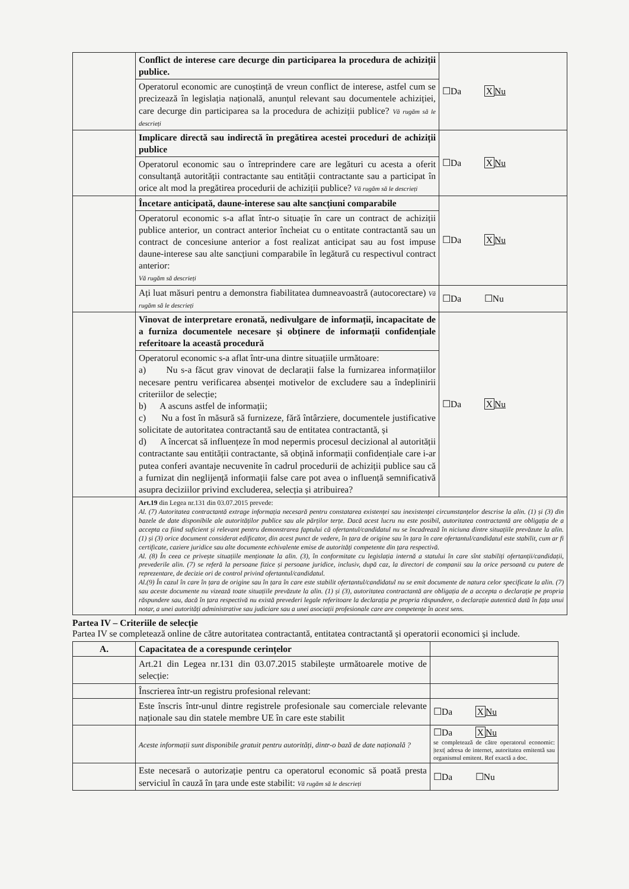| | Conflict de interese care decurge din participarea la procedura de achiziții publice. | ☐Da X Nu |
| | Operatorul economic are cunoștință de vreun conflict de interese, astfel cum se precizează în legislația națională, anunțul relevant sau documentele achiziției, care decurge din participarea sa la procedura de achiziții publice? Vă rugăm să le descrieți | |
| | Implicare directă sau indirectă în pregătirea acestei proceduri de achiziții publice | ☐Da X Nu |
| | Operatorul economic sau o întreprindere care are legături cu acesta a oferit consultanță autorității contractante sau entității contractante sau a participat în orice alt mod la pregătirea procedurii de achiziții publice? Vă rugăm să le descrieți | |
| | Încetare anticipată, daune-interese sau alte sancțiuni comparabile | ☐Da X Nu |
| | Operatorul economic s-a aflat într-o situație în care un contract de achiziții publice anterior, un contract anterior încheiat cu o entitate contractantă sau un contract de concesiune anterior a fost realizat anticipat sau au fost impuse daune-interese sau alte sancțiuni comparabile în legătură cu respectivul contract anterior: Vă rugăm să descrieți | |
| | Ați luat măsuri pentru a demonstra fiabilitatea dumneavoastră (autocorectare) Vă rugăm să le descrieți | ☐Da ☐Nu |
| | Vinovat de interpretare eronată, nedivulgare de informații, incapacitate de a furniza documentele necesare și obținere de informații confidențiale referitoare la această procedură | ☐Da X Nu |
| | Operatorul economic s-a aflat într-una dintre situațiile următoare: a) Nu s-a făcut grav vinovat de declarații false la furnizarea informațiilor necesare pentru verificarea absenței motivelor de excludere sau a îndeplinirii criteriilor de selecție; b) A ascuns astfel de informații; c) Nu a fost în măsură să furnizeze, fără întârziere, documentele justificative solicitate de autoritatea contractantă sau de entitatea contractantă, și d) A încercat să influențeze în mod nepermis procesul decizional al autorității contractante sau entității contractante, să obțină informații confidențiale care i-ar putea conferi avantaje necuvenite în cadrul procedurii de achiziții publice sau că a furnizat din neglijență informații false care pot avea o influență semnificativă asupra deciziilor privind excluderea, selecția și atribuirea? | |
| | Art.19 din Legea nr.131 din 03.07.2015 prevede: Al. (7) Autoritatea contractantă extrage informația necesară pentru constatarea existenței sau inexistenței circumstanțelor descrise la alin. (1) și (3) din bazele de date disponibile ale autorităților publice sau ale părților terțe. Dacă acest lucru nu este posibil, autoritatea contractantă are obligația de a accepta ca fiind suficient și relevant pentru demonstrarea faptului că ofertantul/candidatul nu se încadrează în niciuna dintre situațiile prevăzute la alin. (1) și (3) orice document considerat edificator, din acest punct de vedere, în țara de origine sau în țara în care ofertantul/candidatul este stabilit, cum ar fi certificate, caziere juridice sau alte documente echivalente emise de autorități competente din țara respectivă. Al. (8) În ceea ce privește situațiile menționate la alin. (3), în conformitate cu legislația internă a statului în care sînt stabiliți ofertanții/candidații, prevederile alin. (7) se referă la persoane fizice și persoane juridice, inclusiv, după caz, la directori de companii sau la orice persoană cu putere de reprezentare, de decizie ori de control privind ofertantul/candidatul. Al.(9) În cazul în care în țara de origine sau în țara în care este stabilit ofertantul/candidatul nu se emit documente de natura celor specificate la alin. (7) sau aceste documente nu vizează toate situațiile prevăzute la alin. (1) și (3), autoritatea contractantă are obligația de a accepta o declarație pe propria răspundere sau, dacă în țara respectivă nu există prevederi legale referitoare la declarația pe propria răspundere, o declarație autentică dată în fața unui notar, a unei autorități administrative sau judiciare sau a unei asociații profesionale care are competențe în acest sens. | |
Partea IV – Criteriile de selecție
Partea IV se completează online de către autoritatea contractantă, entitatea contractantă și operatorii economici și include.
| A. | Capacitatea de a corespunde cerințelor | |
| | Art.21 din Legea nr.131 din 03.07.2015 stabilește următoarele motive de selecție: | |
| | Înscrierea într-un registru profesional relevant: | |
| | Este înscris într-unul dintre registrele profesionale sau comerciale relevante naționale sau din statele membre UE în care este stabilit | ☐Da X Nu |
| | Aceste informații sunt disponibile gratuit pentru autorități, dintr-o bază de date națională ? | ☐Da X Nu se completează de către operatorul economic: /text/ adresa de internet, autoritatea emitentă sau organismul emitent. Ref exactă a doc. |
| | Este necesară o autorizație pentru ca operatorul economic să poată presta serviciul în cauză în țara unde este stabilit: Vă rugăm să le descrieți | ☐Da ☐Nu |